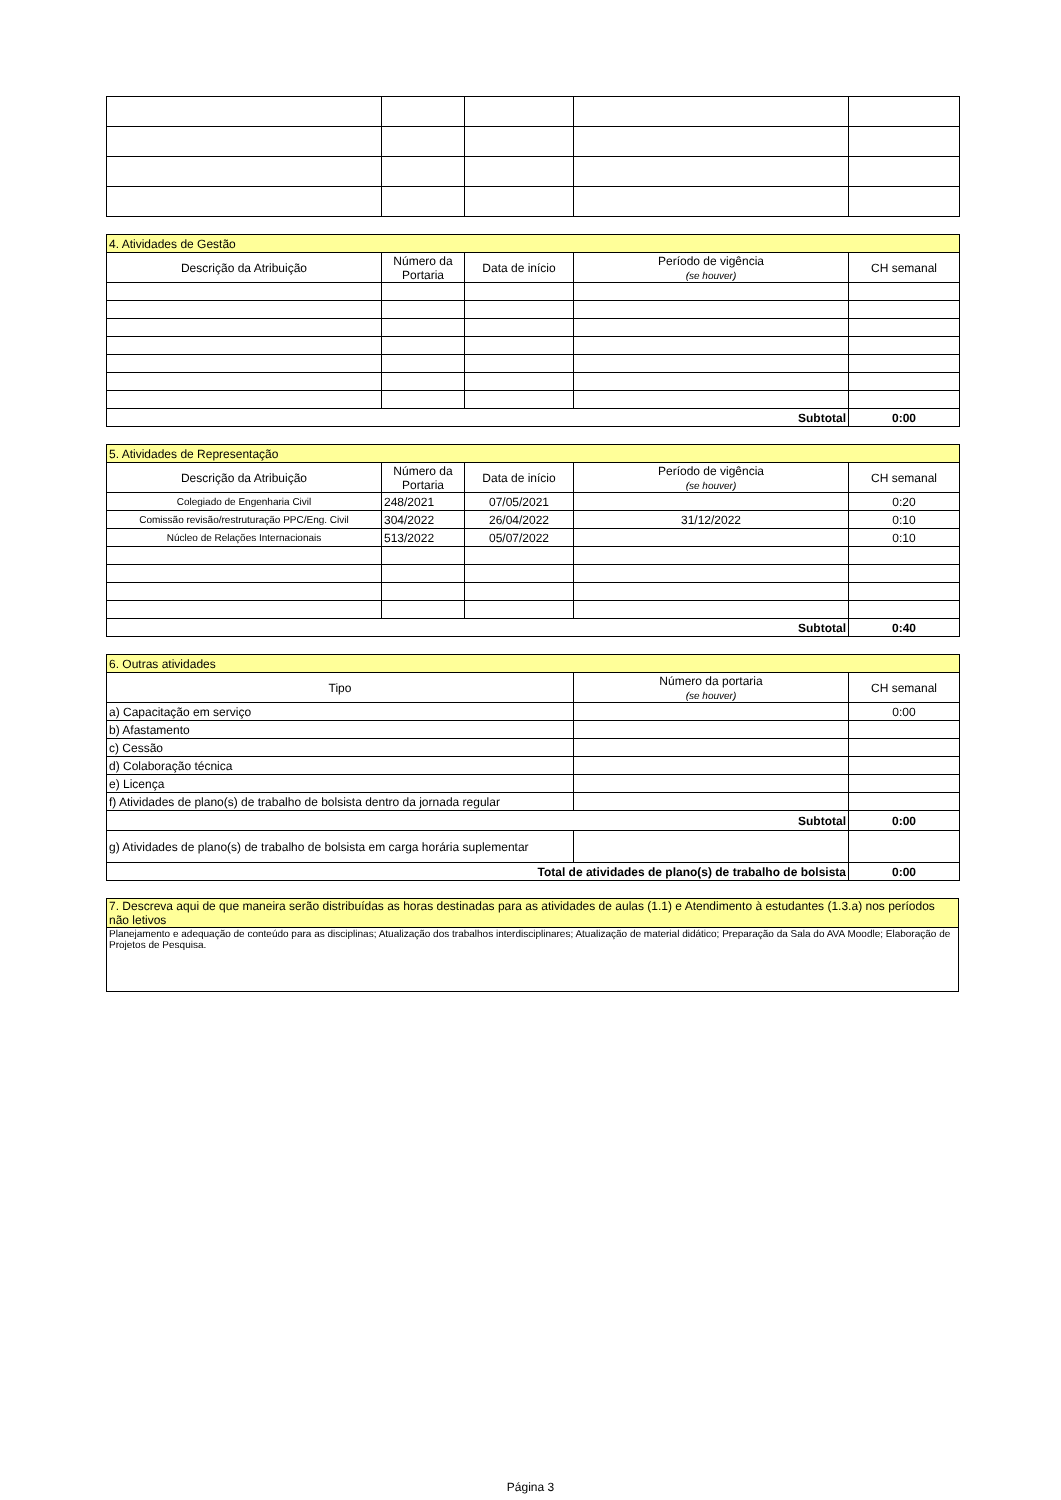| 4. Atividades de Gestão | | | | |
| --- | --- | --- | --- | --- |
| Descrição da Atribuição | Número da Portaria | Data de início | Período de vigência (se houver) | CH semanal |
| Subtotal | | | | 0:00 |
| 5. Atividades de Representação | | | | |
| --- | --- | --- | --- | --- |
| Descrição da Atribuição | Número da Portaria | Data de início | Período de vigência (se houver) | CH semanal |
| Colegiado de Engenharia Civil | 248/2021 | 07/05/2021 | | 0:20 |
| Comissão revisão/restruturação PPC/Eng. Civil | 304/2022 | 26/04/2022 | 31/12/2022 | 0:10 |
| Núcleo de Relações Internacionais | 513/2022 | 05/07/2022 | | 0:10 |
| Subtotal | | | | 0:40 |
| 6. Outras atividades | | |
| --- | --- | --- |
| Tipo | Número da portaria (se houver) | CH semanal |
| a) Capacitação em serviço | | 0:00 |
| b) Afastamento | | |
| c) Cessão | | |
| d) Colaboração técnica | | |
| e) Licença | | |
| f) Atividades de plano(s) de trabalho de bolsista dentro da jornada regular | | |
| Subtotal | | 0:00 |
| g) Atividades de plano(s) de trabalho de bolsista em carga horária suplementar | | |
| Total de atividades de plano(s) de trabalho de bolsista | | 0:00 |
| 7. Descreva aqui de que maneira serão distribuídas as horas destinadas para as atividades de aulas (1.1) e Atendimento à estudantes (1.3.a) nos períodos não letivos |
| --- |
| Planejamento e adequação de conteúdo para as disciplinas; Atualização dos trabalhos interdisciplinares; Atualização de material didático; Preparação da Sala do AVA Moodle; Elaboração de Projetos de Pesquisa. |
Página 3